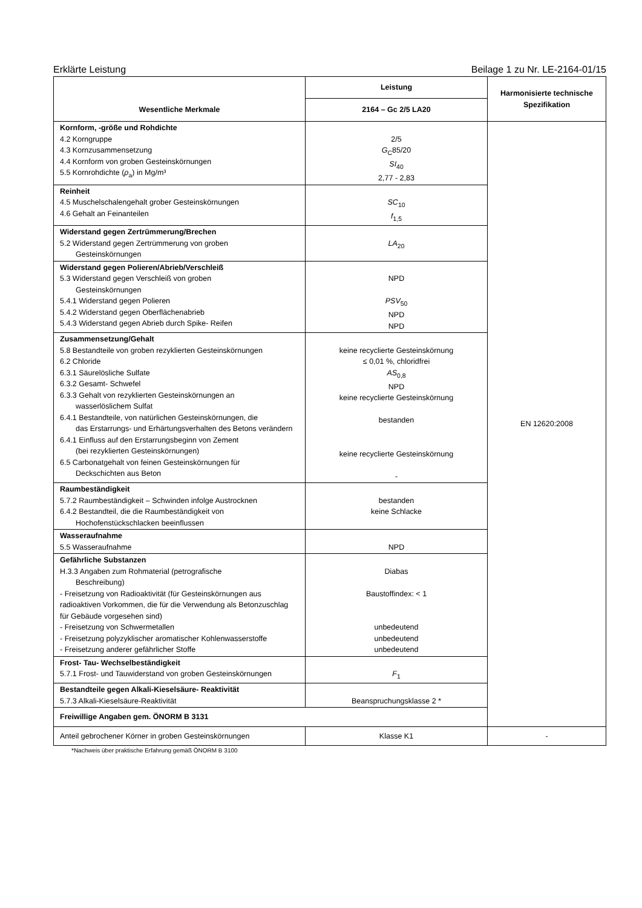Erklärte Leistung Beilage 1 zu Nr. LE-2164-01/15
| Wesentliche Merkmale | Leistung | Harmonisierte technische Spezifikation |
| --- | --- | --- |
| | 2164 – Gc 2/5 LA20 | |
| Kornform, -größe und Rohdichte 4.2 Korngruppe 4.3 Kornzusammensetzung 4.4 Kornform von groben Gesteinskörnungen 5.5 Kornrohdichte ( ρ<sub>a</sub>) in Mg/m³ | 2/5 G<sub>C</sub>85/20 SI<sub>40</sub> 2,77 - 2,83 | EN 12620:2008 |
| Reinheit 4.5 Muschelschalengehalt grober Gesteinskörnungen 4.6 Gehalt an Feinanteilen | SC<sub>10</sub> f<sub>1,5</sub> | |
| Widerstand gegen Zertrümmerung/Brechen 5.2 Widerstand gegen Zertrümmerung von groben Gesteinskörnungen | LA<sub>20</sub> | |
| Widerstand gegen Polieren/Abrieb/Verschleiß 5.3 Widerstand gegen Verschleiß von groben Gesteinskörnungen 5.4.1 Widerstand gegen Polieren 5.4.2 Widerstand gegen Oberflächenabrieb 5.4.3 Widerstand gegen Abrieb durch Spike- Reifen | NPD PSV<sub>50</sub> NPD NPD | |
| Zusammensetzung/Gehalt 5.8 Bestandteile von groben rezyklierten Gesteinskörnungen 6.2 Chloride 6.3.1 Säurelösliche Sulfate 6.3.2 Gesamt- Schwefel 6.3.3 Gehalt von rezyklierten Gesteinskörnungen an wasserlöslichem Sulfat 6.4.1 Bestandteile, von natürlichen Gesteinskörnungen, die das Erstarrungs- und Erhärtungsverhalten des Betons verändern 6.4.1 Einfluss auf den Erstarrungsbeginn von Zement (bei rezyklierten Gesteinskörnungen) 6.5 Carbonatgehalt von feinen Gesteinskörnungen für Deckschichten aus Beton | keine recyclierte Gesteinskörnung ≤ 0,01 %, chloridfrei AS<sub>0,8</sub> NPD keine recyclierte Gesteinskörnung bestanden keine recyclierte Gesteinskörnung - | |
| Raumbeständigkeit 5.7.2 Raumbeständigkeit – Schwinden infolge Austrocknen 6.4.2 Bestandteil, die die Raumbeständigkeit von Hochofenstückschlacken beeinflussen | bestanden keine Schlacke | |
| Wasseraufnahme 5.5 Wasseraufnahme | NPD | |
| Gefährliche Substanzen H.3.3 Angaben zum Rohmaterial (petrografische Beschreibung) - Freisetzung von Radioaktivität (für Gesteinskörnungen aus radioaktiven Vorkommen, die für die Verwendung als Betonzuschlag für Gebäude vorgesehen sind) - Freisetzung von Schwermetallen - Freisetzung polyzyklischer aromatischer Kohlenwasserstoffe - Freisetzung anderer gefährlicher Stoffe | Diabas Baustoffindex: < 1 unbedeutend unbedeutend unbedeutend | |
| Frost- Tau- Wechselbeständigkeit 5.7.1 Frost- und Tauwiderstand von groben Gesteinskörnungen | F<sub>1</sub> | |
| Bestandteile gegen Alkali-Kieselsäure- Reaktivität 5.7.3 Alkali-Kieselsäure-Reaktivität | Beanspruchungsklasse 2 * | |
| Freiwillige Angaben gem. ÖNORM B 3131 | | |
| Anteil gebrochener Körner in groben Gesteinskörnungen | Klasse K1 | - |
*Nachweis über praktische Erfahrung gemäß ÖNORM B 3100